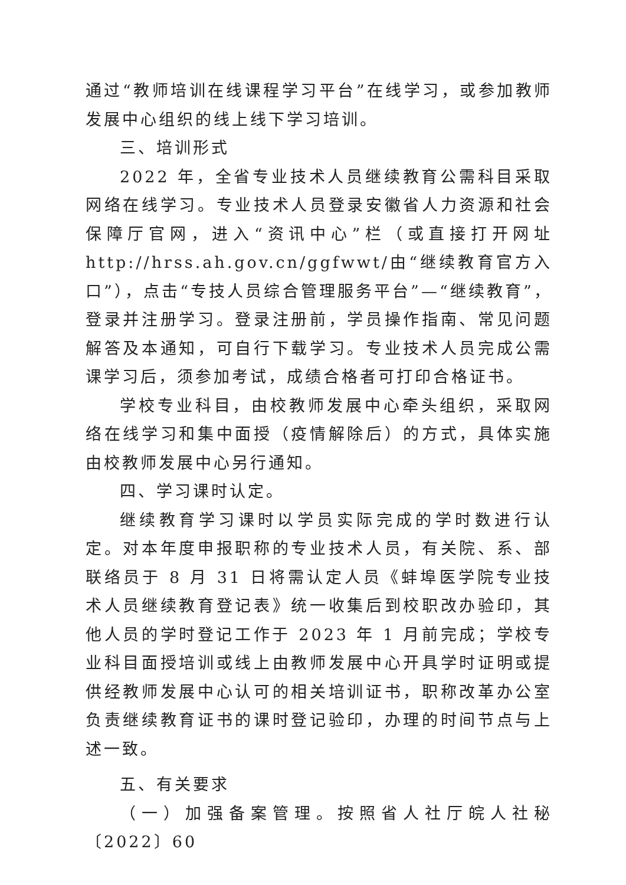通过“教师培训在线课程学习平台”在线学习，或参加教师发展中心组织的线上线下学习培训。
三、培训形式
2022 年，全省专业技术人员继续教育公需科目采取网络在线学习。专业技术人员登录安徽省人力资源和社会保障厅官网，进入“资讯中心”栏（或直接打开网址 http://hrss.ah.gov.cn/ggfwwt/由“继续教育官方入口”），点击“专技人员综合管理服务平台”—“继续教育”，登录并注册学习。登录注册前，学员操作指南、常见问题解答及本通知，可自行下载学习。专业技术人员完成公需课学习后，须参加考试，成绩合格者可打印合格证书。
学校专业科目，由校教师发展中心牵头组织，采取网络在线学习和集中面授（疫情解除后）的方式，具体实施由校教师发展中心另行通知。
四、学习课时认定。
继续教育学习课时以学员实际完成的学时数进行认定。对本年度申报职称的专业技术人员，有关院、系、部联络员于 8 月 31 日将需认定人员《蚌埠医学院专业技术人员继续教育登记表》统一收集后到校职改办验印，其他人员的学时登记工作于 2023 年 1 月前完成；学校专业科目面授培训或线上由教师发展中心开具学时证明或提供经教师发展中心认可的相关培训证书，职称改革办公室负责继续教育证书的课时登记验印，办理的时间节点与上述一致。
五、有关要求
（一）加强备案管理。按照省人社厅皖人社秘〔2022〕60